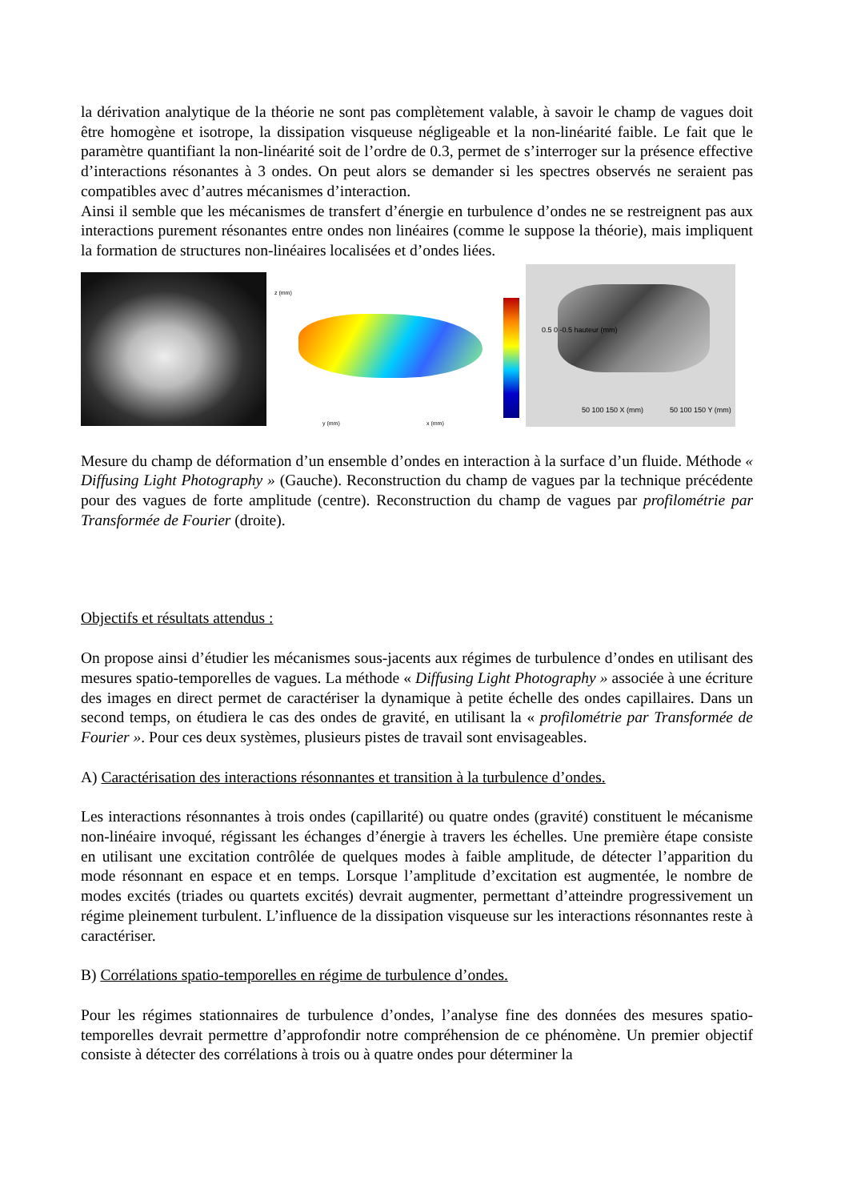la dérivation analytique de la théorie ne sont pas complètement valable, à savoir le champ de vagues doit être homogène et isotrope, la dissipation visqueuse négligeable et la non-linéarité faible. Le fait que le paramètre quantifiant la non-linéarité soit de l’ordre de 0.3, permet de s’interroger sur la présence effective d’interactions résonantes à 3 ondes. On peut alors se demander si les spectres observés ne seraient pas compatibles avec d’autres mécanismes d’interaction.
Ainsi il semble que les mécanismes de transfert d’énergie en turbulence d’ondes ne se restreignent pas aux interactions purement résonantes entre ondes non linéaires (comme le suppose la théorie), mais impliquent la formation de structures non-linéaires localisées et d’ondes liées.
z (mm)
y (mm) x (mm)
0.5 0 -0.5 hauteur (mm)
50 100 150 X (mm) 50 100 150 Y (mm)
Mesure du champ de déformation d’un ensemble d’ondes en interaction à la surface d’un fluide. Méthode « Diffusing Light Photography » (Gauche). Reconstruction du champ de vagues par la technique précédente pour des vagues de forte amplitude (centre). Reconstruction du champ de vagues par profilométrie par Transformée de Fourier (droite).
Objectifs et résultats attendus :
On propose ainsi d’étudier les mécanismes sous-jacents aux régimes de turbulence d’ondes en utilisant des mesures spatio-temporelles de vagues. La méthode « Diffusing Light Photography » associée à une écriture des images en direct permet de caractériser la dynamique à petite échelle des ondes capillaires. Dans un second temps, on étudiera le cas des ondes de gravité, en utilisant la « profilométrie par Transformée de Fourier ». Pour ces deux systèmes, plusieurs pistes de travail sont envisageables.
A) Caractérisation des interactions résonnantes et transition à la turbulence d’ondes.
Les interactions résonnantes à trois ondes (capillarité) ou quatre ondes (gravité) constituent le mécanisme non-linéaire invoqué, régissant les échanges d’énergie à travers les échelles. Une première étape consiste en utilisant une excitation contrôlée de quelques modes à faible amplitude, de détecter l’apparition du mode résonnant en espace et en temps. Lorsque l’amplitude d’excitation est augmentée, le nombre de modes excités (triades ou quartets excités) devrait augmenter, permettant d’atteindre progressivement un régime pleinement turbulent. L’influence de la dissipation visqueuse sur les interactions résonnantes reste à caractériser.
B) Corrélations spatio-temporelles en régime de turbulence d’ondes.
Pour les régimes stationnaires de turbulence d’ondes, l’analyse fine des données des mesures spatio-temporelles devrait permettre d’approfondir notre compréhension de ce phénomène. Un premier objectif consiste à détecter des corrélations à trois ou à quatre ondes pour déterminer la